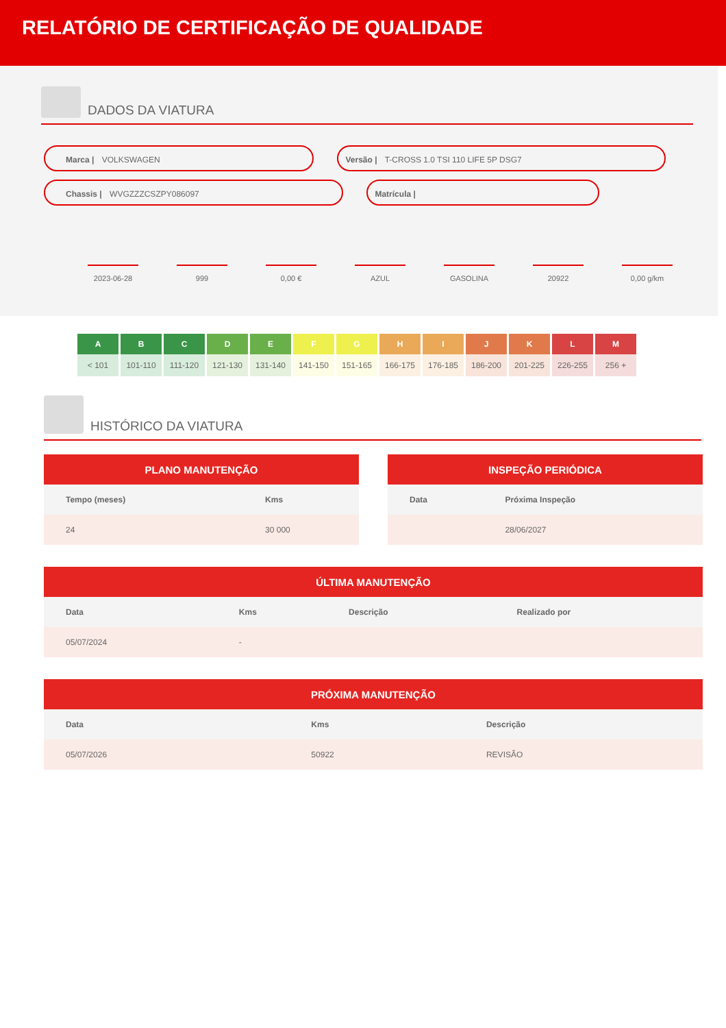RELATÓRIO DE CERTIFICAÇÃO DE QUALIDADE
DADOS DA VIATURA
Marca | VOLKSWAGEN Versão | T-CROSS 1.0 TSI 110 LIFE 5P DSG7
Chassis | WVGZZZCSZPY086097 Matrícula |
2023-06-28 999 0,00 € AZUL GASOLINA 20922 0,00 g/km
| A | B | C | D | E | F | G | H | I | J | K | L | M |
| --- | --- | --- | --- | --- | --- | --- | --- | --- | --- | --- | --- | --- |
| < 101 | 101-110 | 111-120 | 121-130 | 131-140 | 141-150 | 151-165 | 166-175 | 176-185 | 186-200 | 201-225 | 226-255 | 256 + |
HISTÓRICO DA VIATURA
| PLANO MANUTENÇÃO | |
| --- | --- |
| Tempo (meses) | Kms |
| 24 | 30 000 |
| INSPEÇÃO PERIÓDICA | |
| --- | --- |
| Data | Próxima Inspeção |
| | 28/06/2027 |
| ÚLTIMA MANUTENÇÃO | | | |
| --- | --- | --- | --- |
| Data | Kms | Descrição | Realizado por |
| 05/07/2024 | - | | |
| PRÓXIMA MANUTENÇÃO | | |
| --- | --- | --- |
| Data | Kms | Descrição |
| 05/07/2026 | 50922 | REVISÃO |